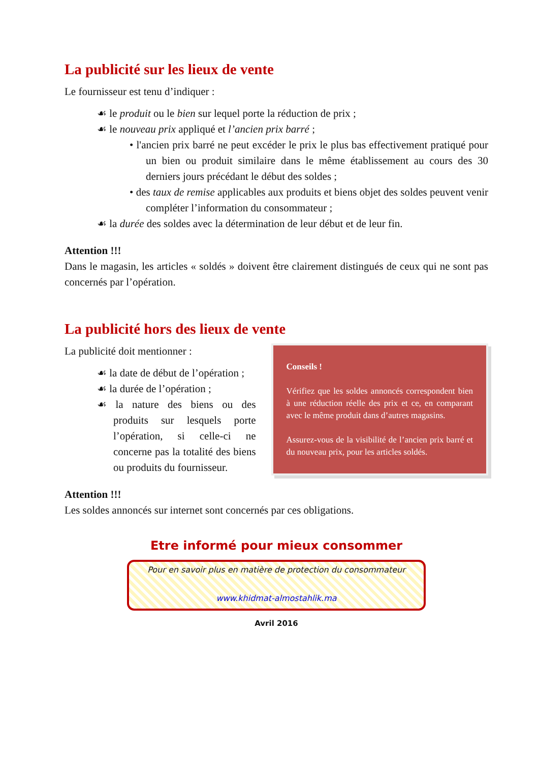La publicité sur les lieux de vente
Le fournisseur est tenu d’indiquer :
☙ le produit ou le bien sur lequel porte la réduction de prix ;
☙ le nouveau prix appliqué et l’ancien prix barré ;
• l'ancien prix barré ne peut excéder le prix le plus bas effectivement pratiqué pour un bien ou produit similaire dans le même établissement au cours des 30 derniers jours précédant le début des soldes ;
• des taux de remise applicables aux produits et biens objet des soldes peuvent venir compléter l’information du consommateur ;
☙ la durée des soldes avec la détermination de leur début et de leur fin.
Attention !!!
Dans le magasin, les articles « soldés » doivent être clairement distingués de ceux qui ne sont pas concernés par l’opération.
La publicité hors des lieux de vente
La publicité doit mentionner :
☙ la date de début de l’opération ;
☙ la durée de l’opération ;
☙ la nature des biens ou des produits sur lesquels porte l’opération, si celle-ci ne concerne pas la totalité des biens ou produits du fournisseur.
Conseils !
Vérifiez que les soldes annoncés correspondent bien à une réduction réelle des prix et ce, en comparant avec le même produit dans d’autres magasins.
Assurez-vous de la visibilité de l’ancien prix barré et du nouveau prix, pour les articles soldés.
Attention !!!
Les soldes annoncés sur internet sont concernés par ces obligations.
Etre informé pour mieux consommer
Pour en savoir plus en matière de protection du consommateur
www.khidmat-almostahlik.ma
Avril 2016